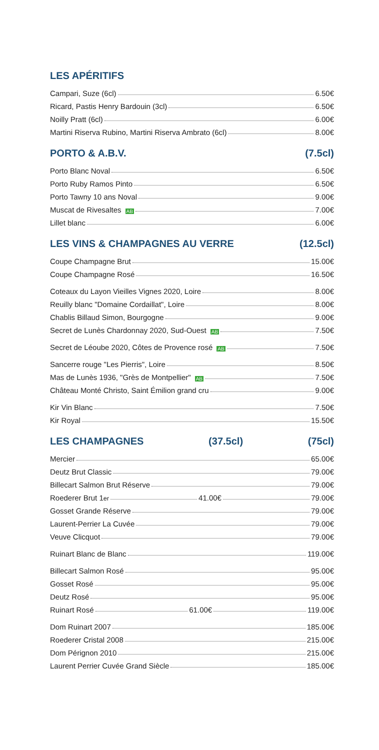LES APÉRITIFS
Campari, Suze (6cl) 6.50€
Ricard, Pastis Henry Bardouin (3cl) 6.50€
Noilly Pratt (6cl) 6.00€
Martini Riserva Rubino, Martini Riserva Ambrato (6cl) 8.00€
PORTO & A.B.V. (7.5cl)
Porto Blanc Noval 6.50€
Porto Ruby Ramos Pinto 6.50€
Porto Tawny 10 ans Noval 9.00€
Muscat de Rivesaltes AB 7.00€
Lillet blanc 6.00€
LES VINS & CHAMPAGNES AU VERRE (12.5cl)
Coupe Champagne Brut 15.00€
Coupe Champagne Rosé 16.50€
Coteaux du Layon Vieilles Vignes 2020, Loire 8.00€
Reuilly blanc "Domaine Cordaillat", Loire 8.00€
Chablis Billaud Simon, Bourgogne 9.00€
Secret de Lunès Chardonnay 2020, Sud-Ouest AB 7.50€
Secret de Léoube 2020, Côtes de Provence rosé AB 7.50€
Sancerre rouge "Les Pierris", Loire 8.50€
Mas de Lunès 1936, "Grès de Montpellier" AB 7.50€
Château Monté Christo, Saint Émilion grand cru 9.00€
Kir Vin Blanc 7.50€
Kir Royal 15.50€
LES CHAMPAGNES (37.5cl) (75cl)
Mercier 65.00€
Deutz Brut Classic 79.00€
Billecart Salmon Brut Réserve 79.00€
Roederer Brut 1<sup>er</sup> 41.00€ 79.00€
Gosset Grande Réserve 79.00€
Laurent-Perrier La Cuvée 79.00€
Veuve Clicquot 79.00€
Ruinart Blanc de Blanc 119.00€
Billecart Salmon Rosé 95.00€
Gosset Rosé 95.00€
Deutz Rosé 95.00€
Ruinart Rosé 61.00€ 119.00€
Dom Ruinart 2007 185.00€
Roederer Cristal 2008 215.00€
Dom Pérignon 2010 215.00€
Laurent Perrier Cuvée Grand Siècle 185.00€